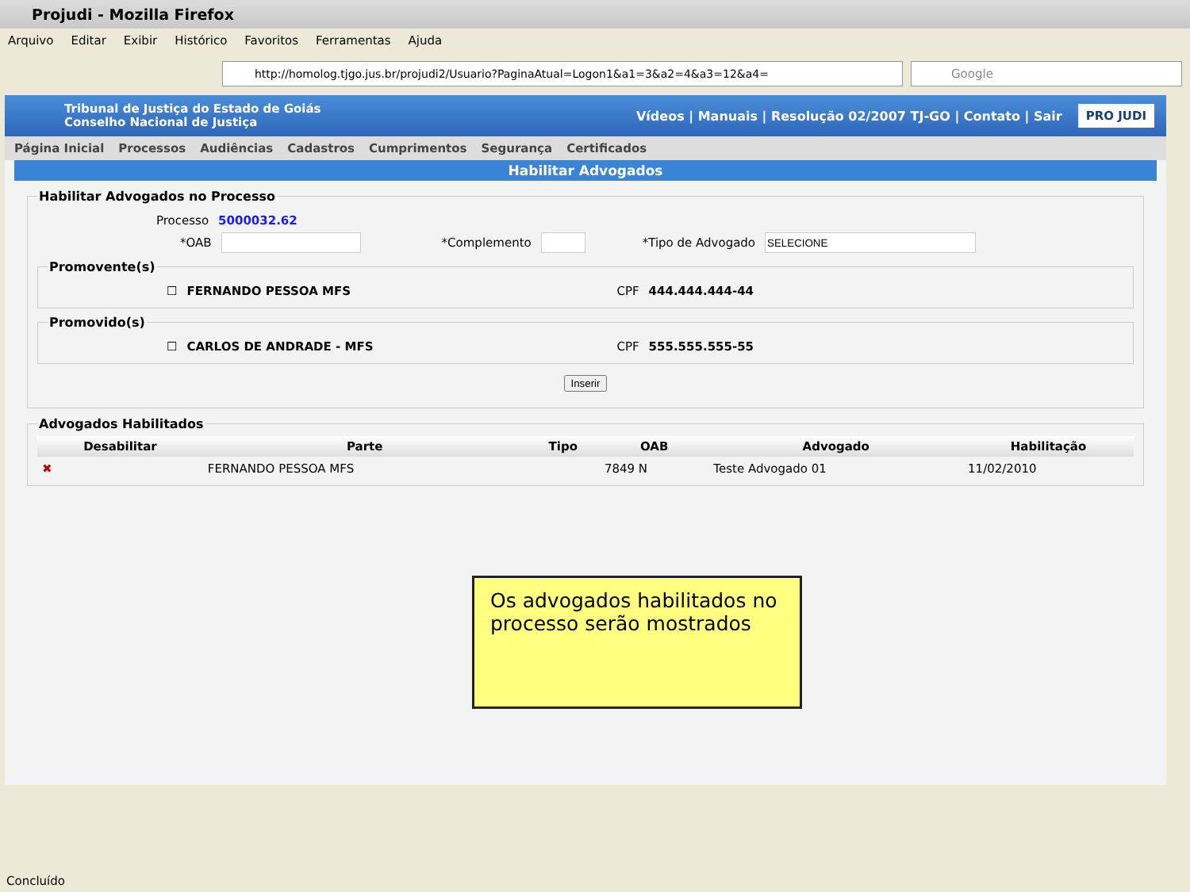Projudi - Mozilla Firefox
Arquivo Editar Exibir Histórico Favoritos Ferramentas Ajuda
http://homolog.tjgo.jus.br/projudi2/Usuario?PaginaAtual=Logon1&a1=3&a2=4&a3=12&a4=
Google
Tribunal de Justiça do Estado de Goiás
Conselho Nacional de Justiça
Vídeos | Manuais | Resolução 02/2007 TJ-GO | Contato | Sair
PRO JUDI
Página Inicial Processos Audiências Cadastros Cumprimentos Segurança Certificados
Habilitar Advogados
Habilitar Advogados no Processo
Processo 5000032.62
*OAB *Complemento *Tipo de Advogado
Promovente(s)
☐ FERNANDO PESSOA MFS CPF 444.444.444-44
Promovido(s)
☐ CARLOS DE ANDRADE - MFS CPF 555.555.555-55
Inserir
Advogados Habilitados
| Desabilitar | Parte | Tipo | OAB | Advogado | Habilitação |
| --- | --- | --- | --- | --- | --- |
| ✖ | FERNANDO PESSOA MFS | | 7849 N | Teste Advogado 01 | 11/02/2010 |
Os advogados habilitados no processo serão mostrados
Concluído